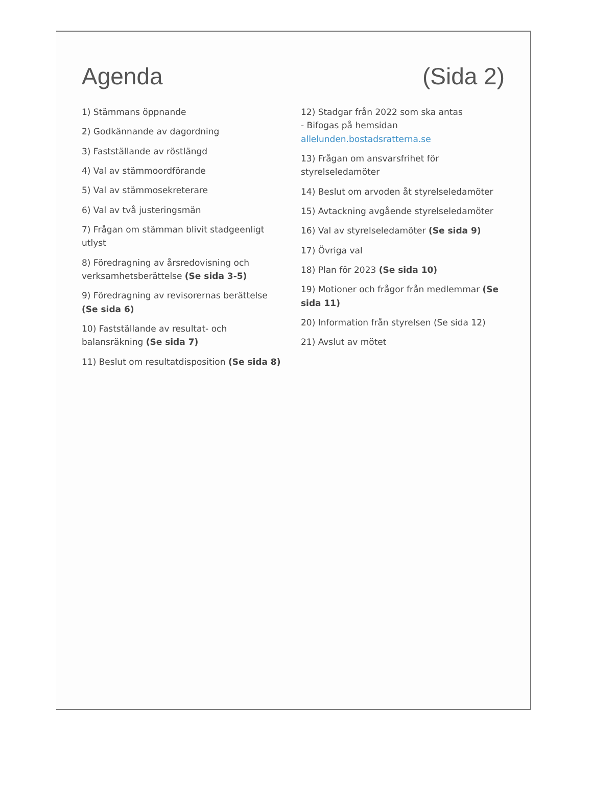Agenda (Sida 2)
1) Stämmans öppnande
2) Godkännande av dagordning
3) Fastställande av röstlängd
4) Val av stämmoordförande
5) Val av stämmosekreterare
6) Val av två justeringsmän
7) Frågan om stämman blivit stadgeenligt utlyst
8) Föredragning av årsredovisning och
verksamhetsberättelse (Se sida 3-5)
9) Föredragning av revisorernas berättelse (Se sida 6)
10) Fastställande av resultat- och balansräkning (Se sida 7)
11) Beslut om resultatdisposition (Se sida 8)
12) Stadgar från 2022 som ska antas
- Bifogas på hemsidan allelunden.bostadsratterna.se
13) Frågan om ansvarsfrihet för styrelseledamöter
14) Beslut om arvoden åt styrelseledamöter
15) Avtackning avgående styrelseledamöter
16) Val av styrelseledamöter (Se sida 9)
17) Övriga val
18) Plan för 2023 (Se sida 10)
19) Motioner och frågor från medlemmar (Se sida 11)
20) Information från styrelsen (Se sida 12)
21) Avslut av mötet